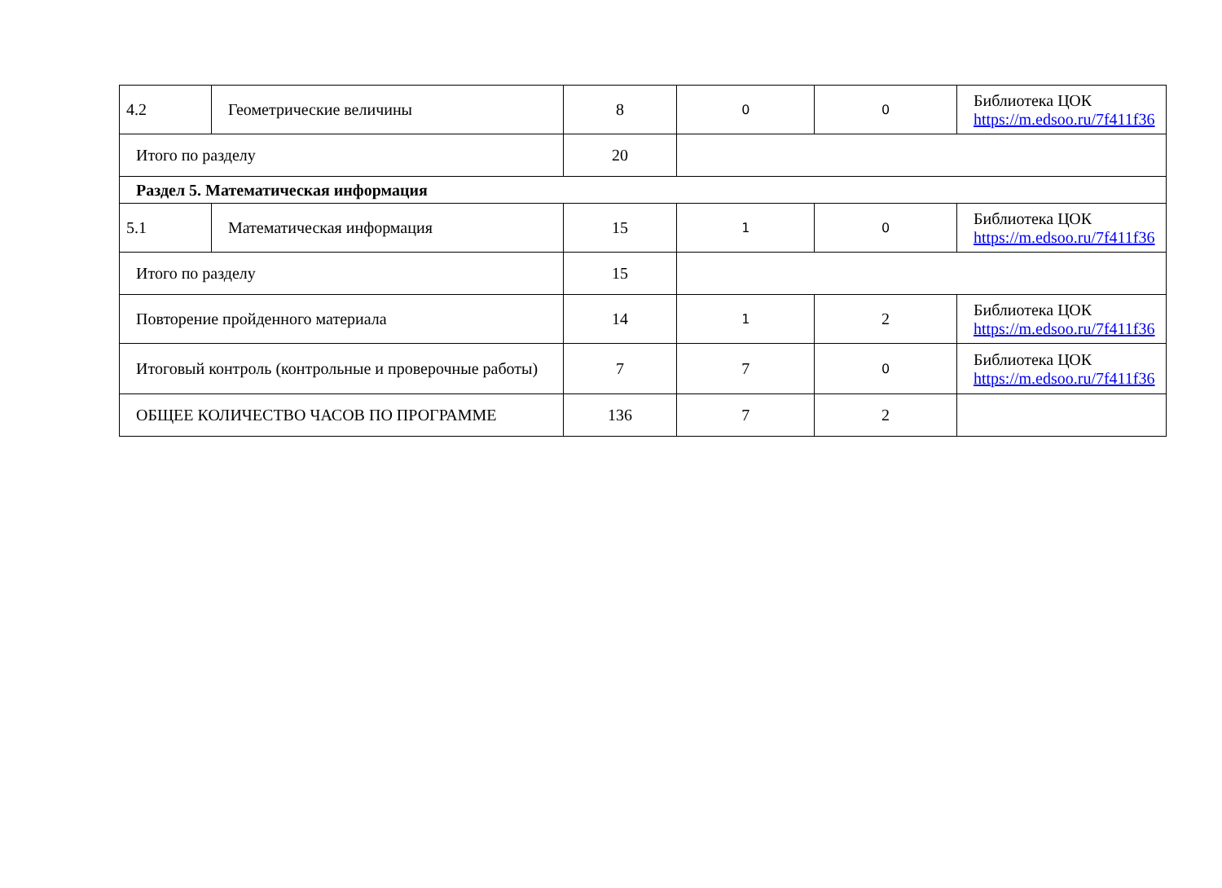| 4.2 | Геометрические величины | 8 | 0 | 0 | Библиотека ЦОК https://m.edsoo.ru/7f411f36 |
| Итого по разделу | | 20 | | | |
| Раздел 5. Математическая информация | | | | | |
| 5.1 | Математическая информация | 15 | 1 | 0 | Библиотека ЦОК https://m.edsoo.ru/7f411f36 |
| Итого по разделу | | 15 | | | |
| Повторение пройденного материала | | 14 | 1 | 2 | Библиотека ЦОК https://m.edsoo.ru/7f411f36 |
| Итоговый контроль (контрольные и проверочные работы) | | 7 | 7 | 0 | Библиотека ЦОК https://m.edsoo.ru/7f411f36 |
| ОБЩЕЕ КОЛИЧЕСТВО ЧАСОВ ПО ПРОГРАММЕ | | 136 | 7 | 2 | |